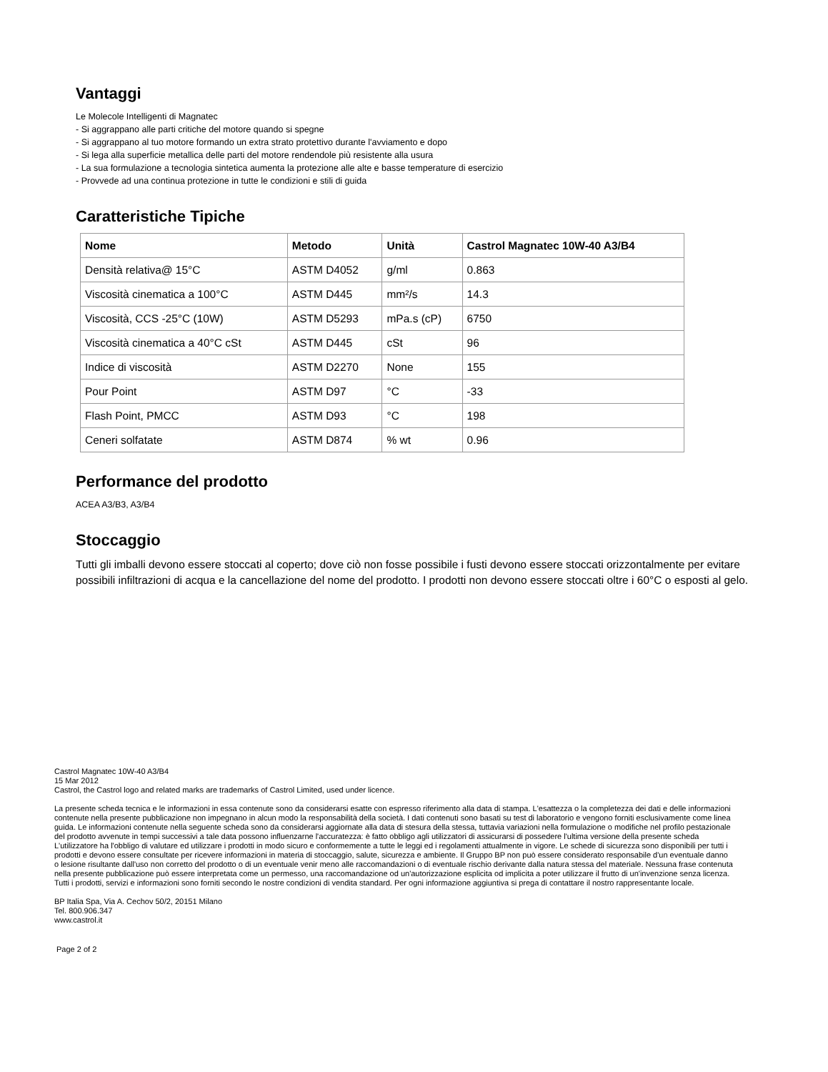Vantaggi
Le Molecole Intelligenti di Magnatec
- Si aggrappano alle parti critiche del motore quando si spegne
- Si aggrappano al tuo motore formando un extra strato protettivo durante l'avviamento e dopo
- Si lega alla superficie metallica delle parti del motore rendendole più resistente alla usura
- La sua formulazione a tecnologia sintetica aumenta la protezione alle alte e basse temperature di esercizio
- Provvede ad una continua protezione in tutte le condizioni e stili di guida
Caratteristiche Tipiche
| Nome | Metodo | Unità | Castrol Magnatec 10W-40 A3/B4 |
| --- | --- | --- | --- |
| Densità relativa@ 15°C | ASTM D4052 | g/ml | 0.863 |
| Viscosità cinematica a 100°C | ASTM D445 | mm²/s | 14.3 |
| Viscosità, CCS -25°C (10W) | ASTM D5293 | mPa.s (cP) | 6750 |
| Viscosità cinematica a 40°C cSt | ASTM D445 | cSt | 96 |
| Indice di viscosità | ASTM D2270 | None | 155 |
| Pour Point | ASTM D97 | °C | -33 |
| Flash Point, PMCC | ASTM D93 | °C | 198 |
| Ceneri solfatate | ASTM D874 | % wt | 0.96 |
Performance del prodotto
ACEA A3/B3, A3/B4
Stoccaggio
Tutti gli imballi devono essere stoccati al coperto; dove ciò non fosse possibile i fusti devono essere stoccati orizzontalmente per evitare possibili infiltrazioni di acqua e la cancellazione del nome del prodotto. I prodotti non devono essere stoccati oltre i 60°C o esposti al gelo.
Castrol Magnatec 10W-40 A3/B4
15 Mar 2012
Castrol, the Castrol logo and related marks are trademarks of Castrol Limited, used under licence.
La presente scheda tecnica e le informazioni in essa contenute sono da considerarsi esatte con espresso riferimento alla data di stampa. L'esattezza o la completezza dei dati e delle informazioni contenute nella presente pubblicazione non impegnano in alcun modo la responsabilità della società. I dati contenuti sono basati su test di laboratorio e vengono forniti esclusivamente come linea guida. Le informazioni contenute nella seguente scheda sono da considerarsi aggiornate alla data di stesura della stessa, tuttavia variazioni nella formulazione o modifiche nel profilo pestazionale del prodotto avvenute in tempi successivi a tale data possono influenzarne l'accuratezza: è fatto obbligo agli utilizzatori di assicurarsi di possedere l'ultima versione della presente scheda L'utilizzatore ha l'obbligo di valutare ed utilizzare i prodotti in modo sicuro e conformemente a tutte le leggi ed i regolamenti attualmente in vigore. Le schede di sicurezza sono disponibili per tutti i prodotti e devono essere consultate per ricevere informazioni in materia di stoccaggio, salute, sicurezza e ambiente. Il Gruppo BP non può essere considerato responsabile d'un eventuale danno o lesione risultante dall'uso non corretto del prodotto o di un eventuale venir meno alle raccomandazioni o di eventuale rischio derivante dalla natura stessa del materiale. Nessuna frase contenuta nella presente pubblicazione può essere interpretata come un permesso, una raccomandazione od un'autorizzazione esplicita od implicita a poter utilizzare il frutto di un'invenzione senza licenza. Tutti i prodotti, servizi e informazioni sono forniti secondo le nostre condizioni di vendita standard. Per ogni informazione aggiuntiva si prega di contattare il nostro rappresentante locale.
BP Italia Spa, Via A. Cechov 50/2, 20151 Milano
Tel. 800.906.347
www.castrol.it
Page 2 of 2